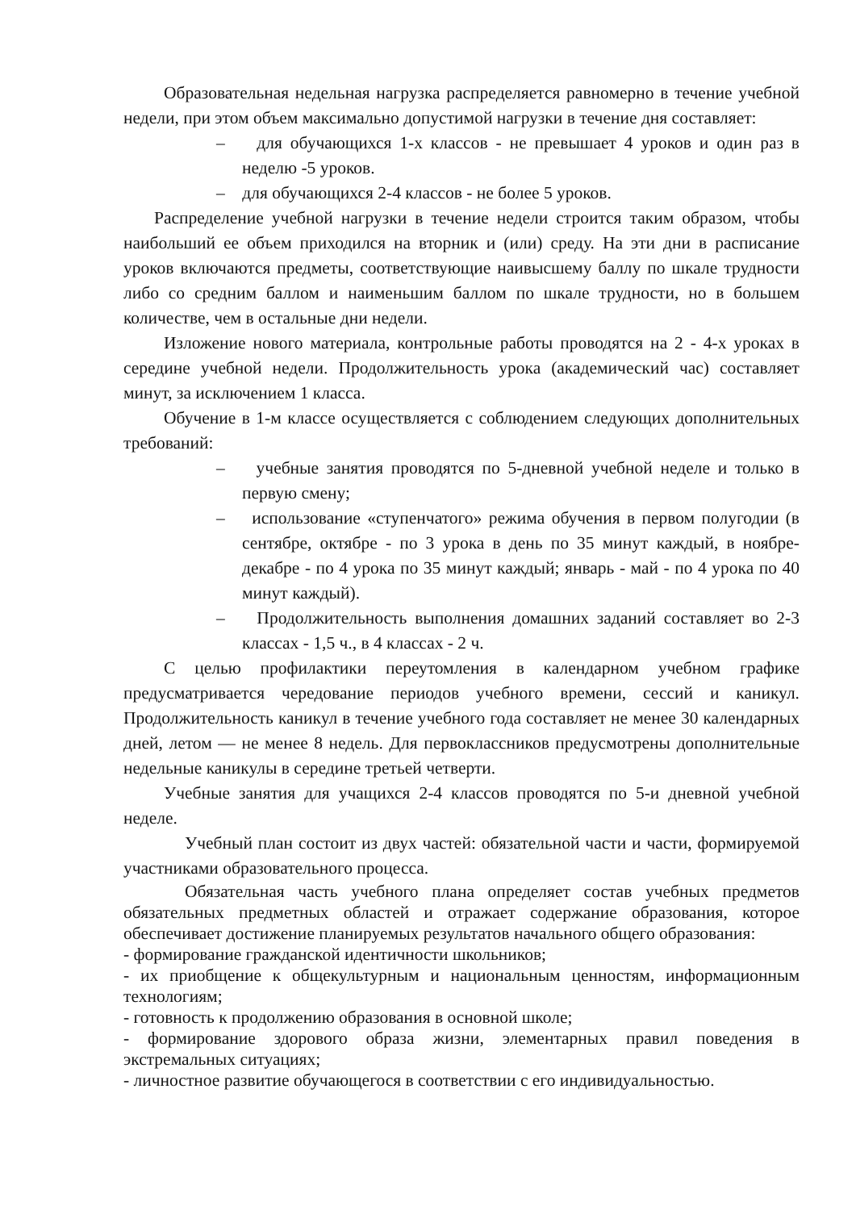Образовательная недельная нагрузка распределяется равномерно в течение учебной недели, при этом объем максимально допустимой нагрузки в течение дня составляет:
– для обучающихся 1-х классов - не превышает 4 уроков и один раз в неделю -5 уроков.
– для обучающихся 2-4 классов - не более 5 уроков.
Распределение учебной нагрузки в течение недели строится таким образом, чтобы наибольший ее объем приходился на вторник и (или) среду. На эти дни в расписание уроков включаются предметы, соответствующие наивысшему баллу по шкале трудности либо со средним баллом и наименьшим баллом по шкале трудности, но в большем количестве, чем в остальные дни недели.
Изложение нового материала, контрольные работы проводятся на 2 - 4-х уроках в середине учебной недели. Продолжительность урока (академический час) составляет минут, за исключением 1 класса.
Обучение в 1-м классе осуществляется с соблюдением следующих дополнительных требований:
– учебные занятия проводятся по 5-дневной учебной неделе и только в первую смену;
– использование «ступенчатого» режима обучения в первом полугодии (в сентябре, октябре - по 3 урока в день по 35 минут каждый, в ноябре-декабре - по 4 урока по 35 минут каждый; январь - май - по 4 урока по 40 минут каждый).
– Продолжительность выполнения домашних заданий составляет во 2-3 классах - 1,5 ч., в 4 классах - 2 ч.
С целью профилактики переутомления в календарном учебном графике предусматривается чередование периодов учебного времени, сессий и каникул. Продолжительность каникул в течение учебного года составляет не менее 30 календарных дней, летом — не менее 8 недель. Для первоклассников предусмотрены дополнительные недельные каникулы в середине третьей четверти.
Учебные занятия для учащихся 2-4 классов проводятся по 5-и дневной учебной неделе.
Учебный план состоит из двух частей: обязательной части и части, формируемой участниками образовательного процесса.
Обязательная часть учебного плана определяет состав учебных предметов обязательных предметных областей и отражает содержание образования, которое обеспечивает достижение планируемых результатов начального общего образования:
- формирование гражданской идентичности школьников;
- их приобщение к общекультурным и национальным ценностям, информационным технологиям;
- готовность к продолжению образования в основной школе;
- формирование здорового образа жизни, элементарных правил поведения в экстремальных ситуациях;
- личностное развитие обучающегося в соответствии с его индивидуальностью.